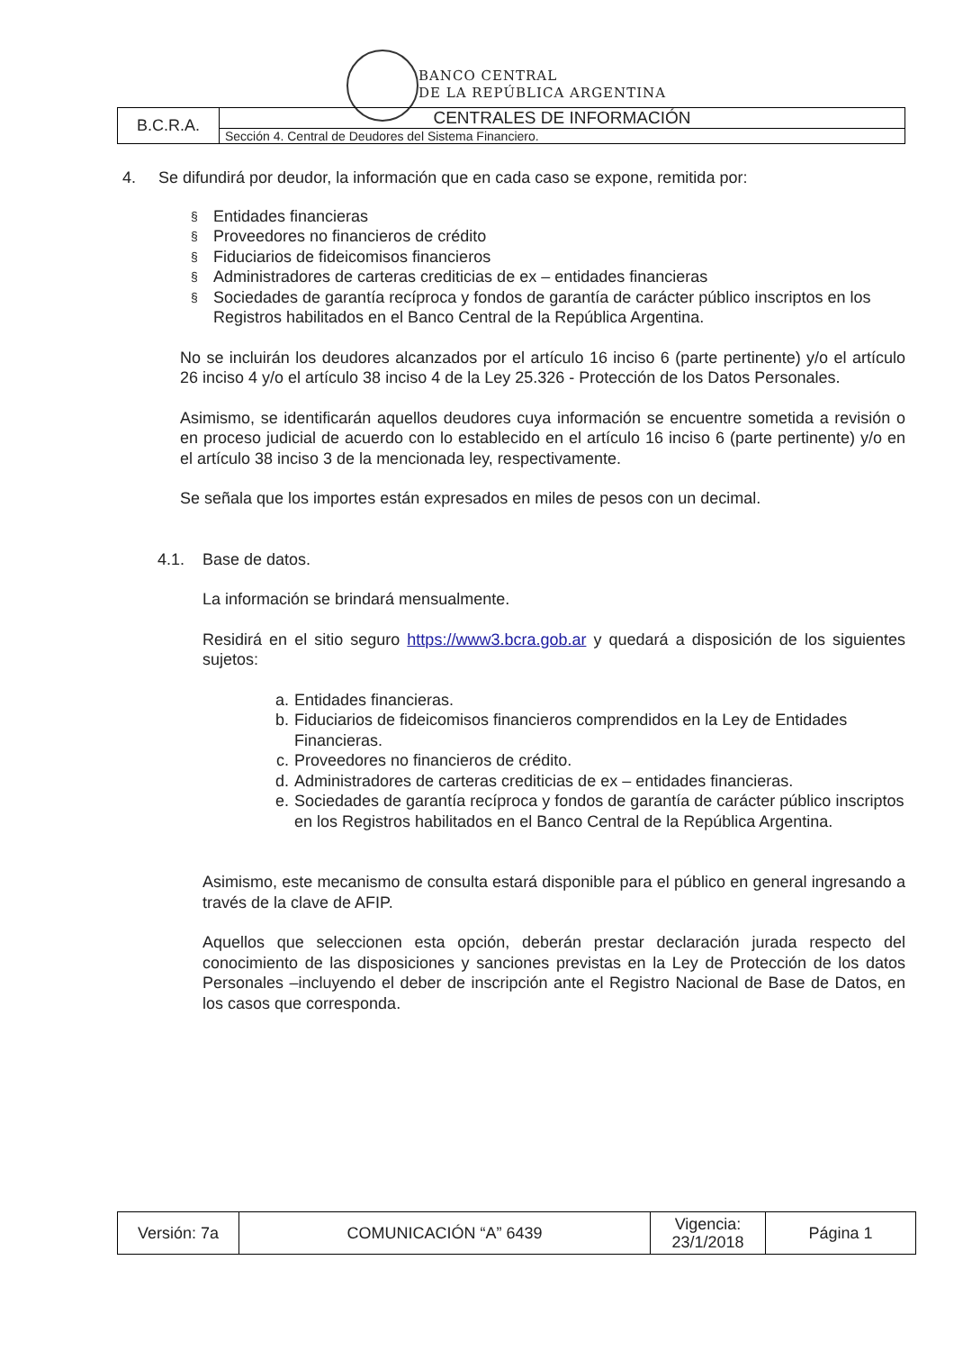BANCO CENTRAL
DE LA REPÚBLICA ARGENTINA
| B.C.R.A. | CENTRALES DE INFORMACIÓN |
| | Sección 4. Central de Deudores del Sistema Financiero. |
4. Se difundirá por deudor, la información que en cada caso se expone, remitida por:
§ Entidades financieras
§ Proveedores no financieros de crédito
§ Fiduciarios de fideicomisos financieros
§ Administradores de carteras crediticias de ex – entidades financieras
§ Sociedades de garantía recíproca y fondos de garantía de carácter público inscriptos en los Registros habilitados en el Banco Central de la República Argentina.
No se incluirán los deudores alcanzados por el artículo 16 inciso 6 (parte pertinente) y/o el artículo 26 inciso 4 y/o el artículo 38 inciso 4 de la Ley 25.326 - Protección de los Datos Personales.
Asimismo, se identificarán aquellos deudores cuya información se encuentre sometida a revisión o en proceso judicial de acuerdo con lo establecido en el artículo 16 inciso 6 (parte pertinente) y/o en el artículo 38 inciso 3 de la mencionada ley, respectivamente.
Se señala que los importes están expresados en miles de pesos con un decimal.
4.1. Base de datos.
La información se brindará mensualmente.
Residirá en el sitio seguro https://www3.bcra.gob.ar y quedará a disposición de los siguientes sujetos:
a. Entidades financieras.
b. Fiduciarios de fideicomisos financieros comprendidos en la Ley de Entidades Financieras.
c. Proveedores no financieros de crédito.
d. Administradores de carteras crediticias de ex – entidades financieras.
e. Sociedades de garantía recíproca y fondos de garantía de carácter público inscriptos en los Registros habilitados en el Banco Central de la República Argentina.
Asimismo, este mecanismo de consulta estará disponible para el público en general ingresando a través de la clave de AFIP.
Aquellos que seleccionen esta opción, deberán prestar declaración jurada respecto del conocimiento de las disposiciones y sanciones previstas en la Ley de Protección de los datos Personales –incluyendo el deber de inscripción ante el Registro Nacional de Base de Datos, en los casos que corresponda.
| Versión: 7a | COMUNICACIÓN “A” 6439 | Vigencia: 23/1/2018 | Página 1 |